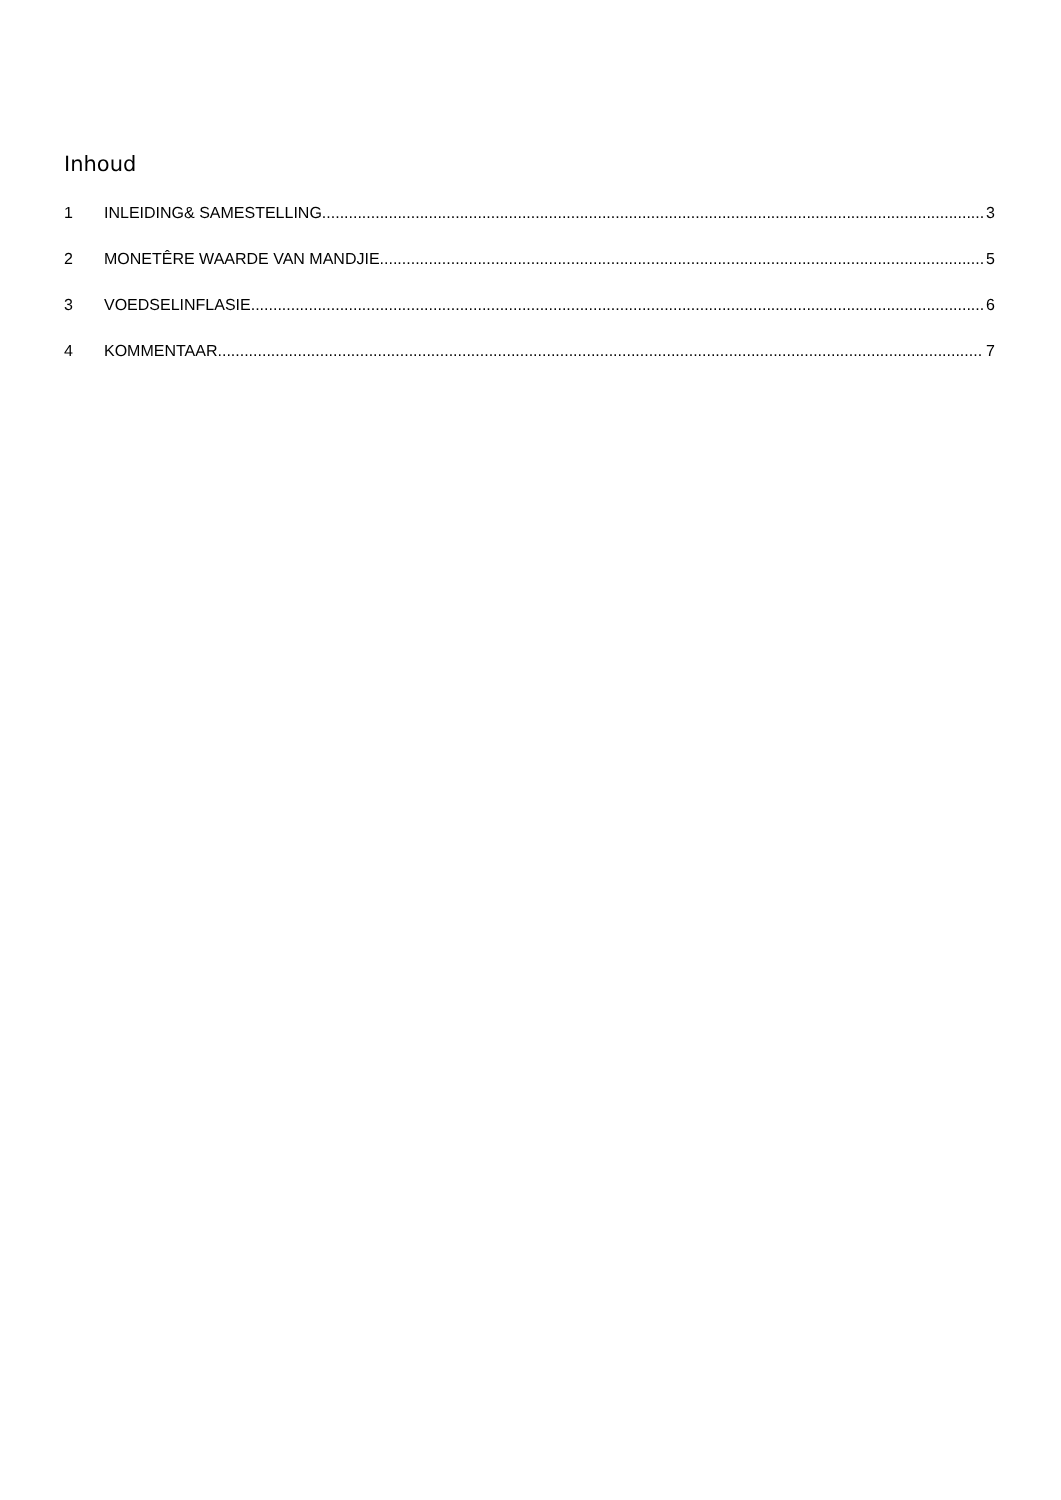Inhoud
1 INLEIDING& SAMESTELLING 3
2 MONETÊRE WAARDE VAN MANDJIE 5
3 VOEDSELINFLASIE 6
4 KOMMENTAAR 7